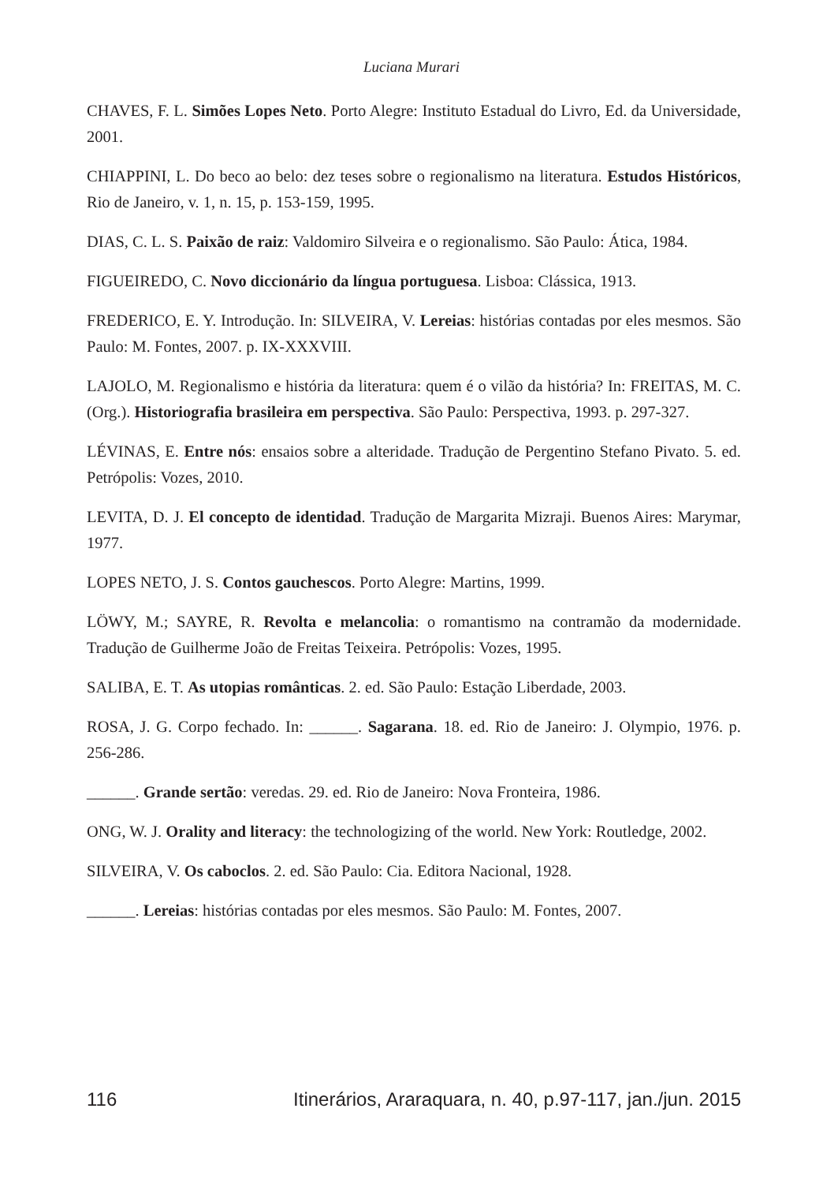Luciana Murari
CHAVES, F. L. Simões Lopes Neto. Porto Alegre: Instituto Estadual do Livro, Ed. da Universidade, 2001.
CHIAPPINI, L. Do beco ao belo: dez teses sobre o regionalismo na literatura. Estudos Históricos, Rio de Janeiro, v. 1, n. 15, p. 153-159, 1995.
DIAS, C. L. S. Paixão de raiz: Valdomiro Silveira e o regionalismo. São Paulo: Ática, 1984.
FIGUEIREDO, C. Novo diccionário da língua portuguesa. Lisboa: Clássica, 1913.
FREDERICO, E. Y. Introdução. In: SILVEIRA, V. Lereias: histórias contadas por eles mesmos. São Paulo: M. Fontes, 2007. p. IX-XXXVIII.
LAJOLO, M. Regionalismo e história da literatura: quem é o vilão da história? In: FREITAS, M. C. (Org.). Historiografia brasileira em perspectiva. São Paulo: Perspectiva, 1993. p. 297-327.
LÉVINAS, E. Entre nós: ensaios sobre a alteridade. Tradução de Pergentino Stefano Pivato. 5. ed. Petrópolis: Vozes, 2010.
LEVITA, D. J. El concepto de identidad. Tradução de Margarita Mizraji. Buenos Aires: Marymar, 1977.
LOPES NETO, J. S. Contos gauchescos. Porto Alegre: Martins, 1999.
LÖWY, M.; SAYRE, R. Revolta e melancolia: o romantismo na contramão da modernidade. Tradução de Guilherme João de Freitas Teixeira. Petrópolis: Vozes, 1995.
SALIBA, E. T. As utopias românticas. 2. ed. São Paulo: Estação Liberdade, 2003.
ROSA, J. G. Corpo fechado. In: ______. Sagarana. 18. ed. Rio de Janeiro: J. Olympio, 1976. p. 256-286.
______. Grande sertão: veredas. 29. ed. Rio de Janeiro: Nova Fronteira, 1986.
ONG, W. J. Orality and literacy: the technologizing of the world. New York: Routledge, 2002.
SILVEIRA, V. Os caboclos. 2. ed. São Paulo: Cia. Editora Nacional, 1928.
______. Lereias: histórias contadas por eles mesmos. São Paulo: M. Fontes, 2007.
116 Itinerários, Araraquara, n. 40, p.97-117, jan./jun. 2015